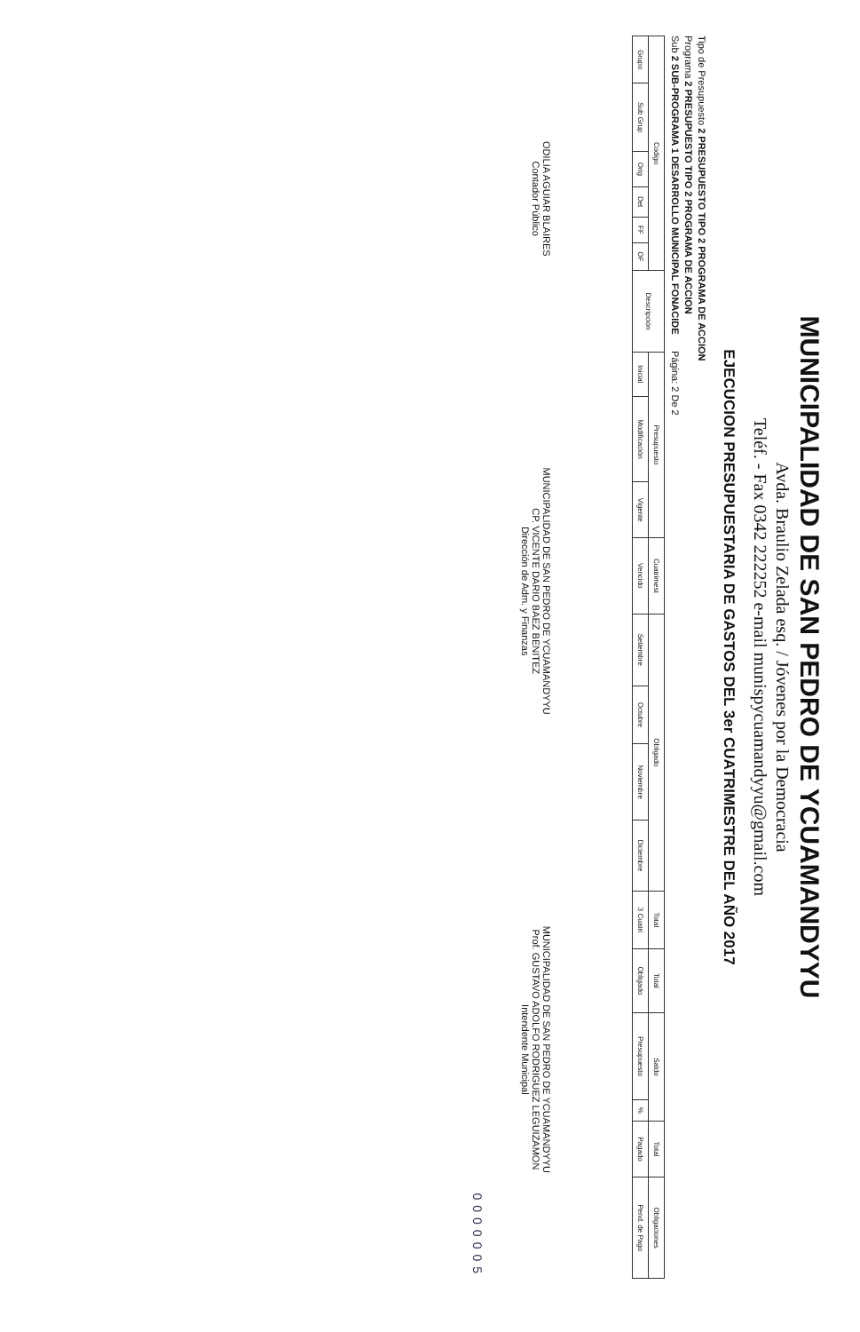MUNICIPALIDAD DE SAN PEDRO DE YCUAMANDYYU
Avda. Braulio Zelada esq. / Jóvenes por la Democracia
Teléf. - Fax 0342 222252 e-mail munispycuamandyyu@gmail.com
EJECUCION PRESUPUESTARIA DE GASTOS DEL 3er CUATRIMESTRE DEL AÑO 2017
Tipo de Presupuesto 2 PRESUPUESTO TIPO 2 PROGRAMA DE ACCION
Programa 2 PRESUPUESTO TIPO 2 PROGRAMA DE ACCION
Sub 2 SUB-PROGRAMA 1 DESARROLLO MUNICIPAL FONACIDE Página: 2 De 2
| Codigo | | | | | | Descripción | Presupuesto | | | Cuatrimest | Obligado | | | | Total | Total | Saldo | | Total | Obligaciones |
| --- | --- | --- | --- | --- | --- | --- | --- | --- | --- | --- | --- | --- | --- | --- | --- | --- | --- | --- | --- | --- |
| Grupo | Sub Grup | Orig | Det | FF | OF | | Inicial | Modificación | Vigente | Vencido | Setiembre | Octubre | Noviembre | Diciembre | 3 Cuatri | Obligado | Presupuesto | % | Pagado | Pend. de Pago |
ODILIA AGUIAR BLAIRES
Contador Público
MUNICIPALIDAD DE SAN PEDRO DE YCUAMANDYYU
CP. VICENTE DARIO BAEZ BENITEZ
Dirección de Adm. y Finanzas
MUNICIPALIDAD DE SAN PEDRO DE YCUAMANDYYU
Prof. GUSTAVO ADOLFO RODRIGUEZ LEGUIZAMON
Intendente Municipal
0000005